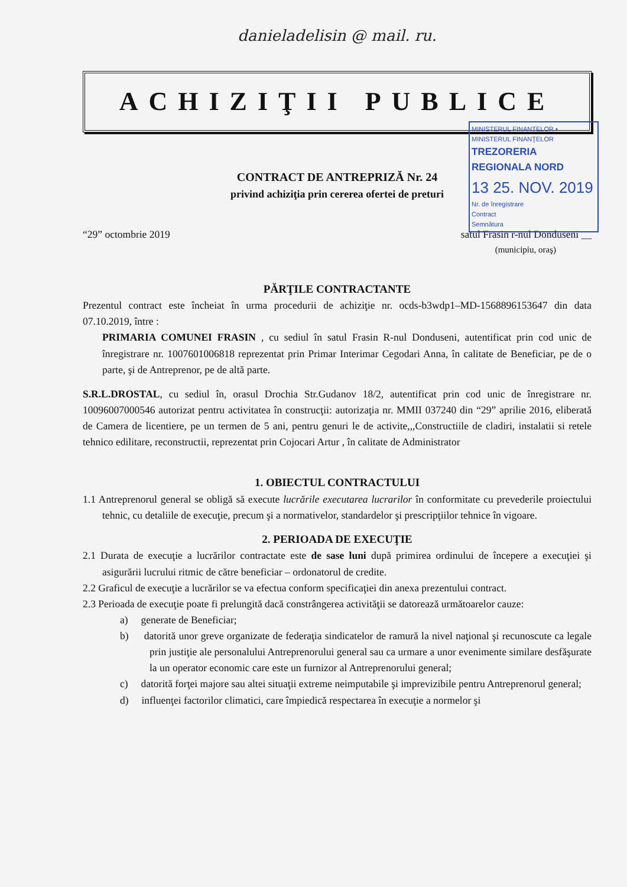danieladelisin @ mail. ru.
ACHIZIŢII PUBLICE
MINISTERUL FINANŢELOR • MINISTERUL FINANŢELOR
TREZORERIA REGIONALA NORD
13 25. NOV. 2019
Nr. de înregistrare
Contract
Semnătura
CONTRACT DE ANTREPRIZĂ Nr. 24
privind achiziţia prin cererea ofertei de preturi
“29” octombrie 2019 satul Frasin r-nul Donduseni __
(municipiu, oraş)
PĂRŢILE CONTRACTANTE
Prezentul contract este încheiat în urma procedurii de achiziţie nr. ocds-b3wdp1–MD-1568896153647 din data 07.10.2019, între :
PRIMARIA COMUNEI FRASIN , cu sediul în satul Frasin R-nul Donduseni, autentificat prin cod unic de înregistrare nr. 1007601006818 reprezentat prin Primar Interimar Cegodari Anna, în calitate de Beneficiar, pe de o parte, şi de Antreprenor, pe de altă parte.
S.R.L.DROSTAL, cu sediul în, orasul Drochia Str.Gudanov 18/2, autentificat prin cod unic de înregistrare nr. 10096007000546 autorizat pentru activitatea în construcţii: autorizaţia nr. MMII 037240 din “29” aprilie 2016, eliberată de Camera de licentiere, pe un termen de 5 ani, pentru genuri le de activite,,,Constructiile de cladiri, instalatii si retele tehnico edilitare, reconstructii, reprezentat prin Cojocari Artur , în calitate de Administrator
1. OBIECTUL CONTRACTULUI
1.1 Antreprenorul general se obligă să execute lucrările executarea lucrarilor în conformitate cu prevederile proiectului tehnic, cu detaliile de execuţie, precum şi a normativelor, standardelor şi prescripţiilor tehnice în vigoare.
2. PERIOADA DE EXECUŢIE
2.1 Durata de execuţie a lucrărilor contractate este de sase luni după primirea ordinului de începere a execuţiei şi asigurării lucrului ritmic de către beneficiar – ordonatorul de credite.
2.2 Graficul de execuţie a lucrărilor se va efectua conform specificaţiei din anexa prezentului contract.
2.3 Perioada de execuţie poate fi prelungită dacă constrângerea activităţii se datorează următoarelor cauze:
a) generate de Beneficiar;
b) datorită unor greve organizate de federaţia sindicatelor de ramură la nivel naţional şi recunoscute ca legale prin justiţie ale personalului Antreprenorului general sau ca urmare a unor evenimente similare desfăşurate la un operator economic care este un furnizor al Antreprenorului general;
c) datorită forţei majore sau altei situaţii extreme neimputabile şi imprevizibile pentru Antreprenorul general;
d) influenţei factorilor climatici, care împiedică respectarea în execuţie a normelor şi